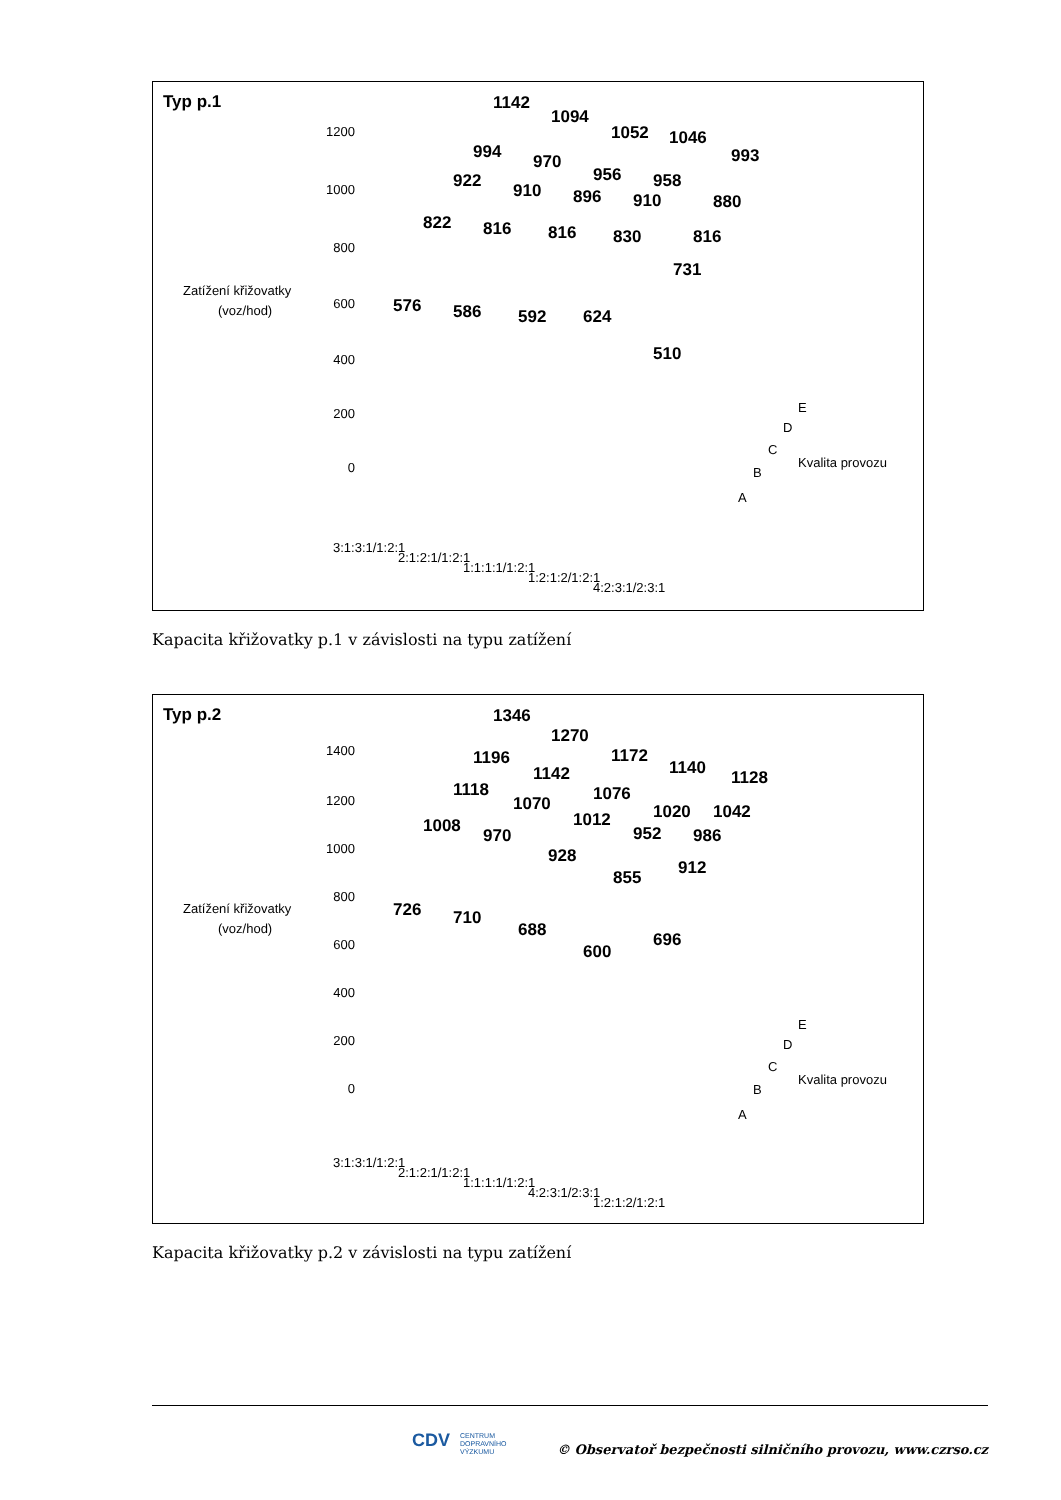Typ p.1
Zatížení křižovatky
(voz/hod)
1200
1000
800
600
400
200
0
1142
1094
1052
1046
993
994
970
956
958
922
910
896
910
880
822
816
816
830
816
731
576
586
592
624
510
E
D
C
B
A
Kvalita provozu
3:1:3:1/1:2:1
2:1:2:1/1:2:1
1:1:1:1/1:2:1
1:2:1:2/1:2:1
4:2:3:1/2:3:1
Kapacita křižovatky p.1 v závislosti na typu zatížení
Typ p.2
Zatížení křižovatky
(voz/hod)
1400
1200
1000
800
600
400
200
0
1346
1270
1172
1140
1128
1196
1142
1076
1020
1042
1118
1070
1012
952
986
1008
970
928
855
912
726
710
688
600
696
E
D
C
B
A
Kvalita provozu
3:1:3:1/1:2:1
2:1:2:1/1:2:1
1:1:1:1/1:2:1
4:2:3:1/2:3:1
1:2:1:2/1:2:1
Kapacita křižovatky p.2 v závislosti na typu zatížení
CDV
CENTRUM
DOPRAVNÍHO
VÝZKUMU
© Observatoř bezpečnosti silničního provozu, www.czrso.cz